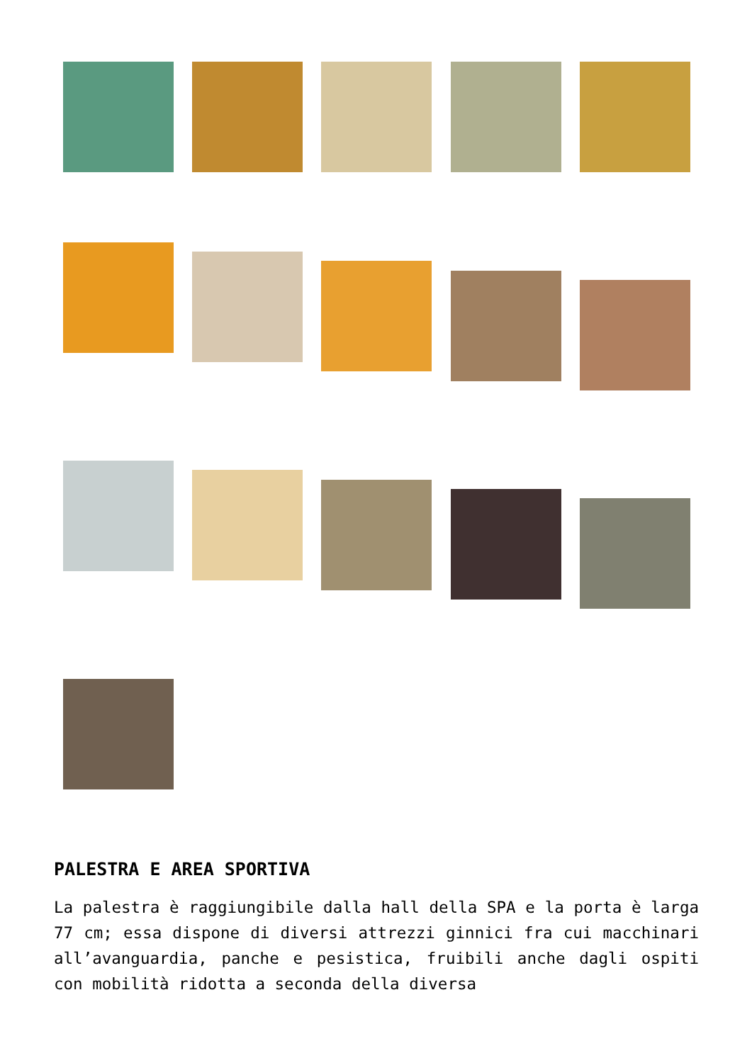PALESTRA E AREA SPORTIVA
La palestra è raggiungibile dalla hall della SPA e la porta è larga 77 cm; essa dispone di diversi attrezzi ginnici fra cui macchinari all’avanguardia, panche e pesistica, fruibili anche dagli ospiti con mobilità ridotta a seconda della diversa